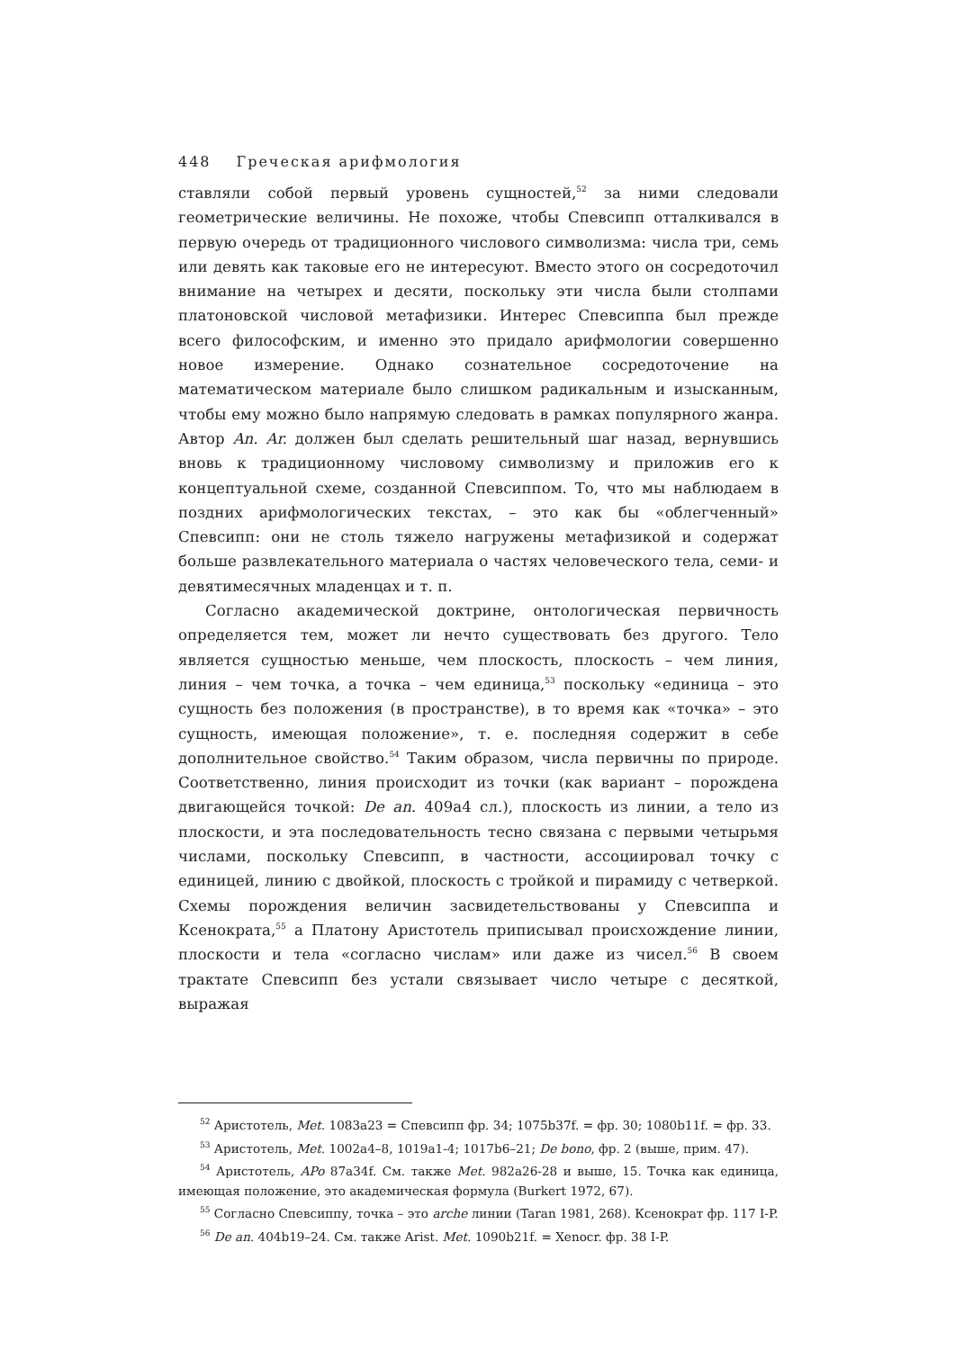448 Греческая арифмология
ставляли собой первый уровень сущностей,<sup>52</sup> за ними следовали геометрические величины. Не похоже, чтобы Спевсипп отталкивался в первую очередь от традиционного числового символизма: числа три, семь или девять как таковые его не интересуют. Вместо этого он сосредоточил внимание на четырех и десяти, поскольку эти числа были столпами платоновской числовой метафизики. Интерес Спевсиппа был прежде всего философским, и именно это придало арифмологии совершенно новое измерение. Однако сознательное сосредоточение на математическом материале было слишком радикальным и изысканным, чтобы ему можно было напрямую следовать в рамках популярного жанра. Автор An. Ar. должен был сделать решительный шаг назад, вернувшись вновь к традиционному числовому символизму и приложив его к концептуальной схеме, созданной Спевсиппом. То, что мы наблюдаем в поздних арифмологических текстах, – это как бы «облегченный» Спевсипп: они не столь тяжело нагружены метафизикой и содержат больше развлекательного материала о частях человеческого тела, семи- и девятимесячных младенцах и т. п.
Согласно академической доктрине, онтологическая первичность определяется тем, может ли нечто существовать без другого. Тело является сущностью меньше, чем плоскость, плоскость – чем линия, линия – чем точка, а точка – чем единица,<sup>53</sup> поскольку «единица – это сущность без положения (в пространстве), в то время как «точка» – это сущность, имеющая положение», т. е. последняя содержит в себе дополнительное свойство.<sup>54</sup> Таким образом, числа первичны по природе. Соответственно, линия происходит из точки (как вариант – порождена двигающейся точкой: De an. 409a4 сл.), плоскость из линии, а тело из плоскости, и эта последовательность тесно связана с первыми четырьмя числами, поскольку Спевсипп, в частности, ассоциировал точку с единицей, линию с двойкой, плоскость с тройкой и пирамиду с четверкой. Схемы порождения величин засвидетельствованы у Спевсиппа и Ксенократа,<sup>55</sup> а Платону Аристотель приписывал происхождение линии, плоскости и тела «согласно числам» или даже из чисел.<sup>56</sup> В своем трактате Спевсипп без устали связывает число четыре с десяткой, выражая
<sup>52</sup> Аристотель, Met. 1083a23 = Спевсипп фр. 34; 1075b37f. = фр. 30; 1080b11f. = фр. 33.
<sup>53</sup> Аристотель, Met. 1002a4–8, 1019a1-4; 1017b6–21; De bono, фр. 2 (выше, прим. 47).
<sup>54</sup> Аристотель, APo 87a34f. См. также Met. 982a26-28 и выше, 15. Точка как единица, имеющая положение, это академическая формула (Burkert 1972, 67).
<sup>55</sup> Согласно Спевсиппу, точка – это arche линии (Taran 1981, 268). Ксенократ фр. 117 I-P.
<sup>56</sup> De an. 404b19–24. См. также Arist. Met. 1090b21f. = Xenocr. фр. 38 I-P.